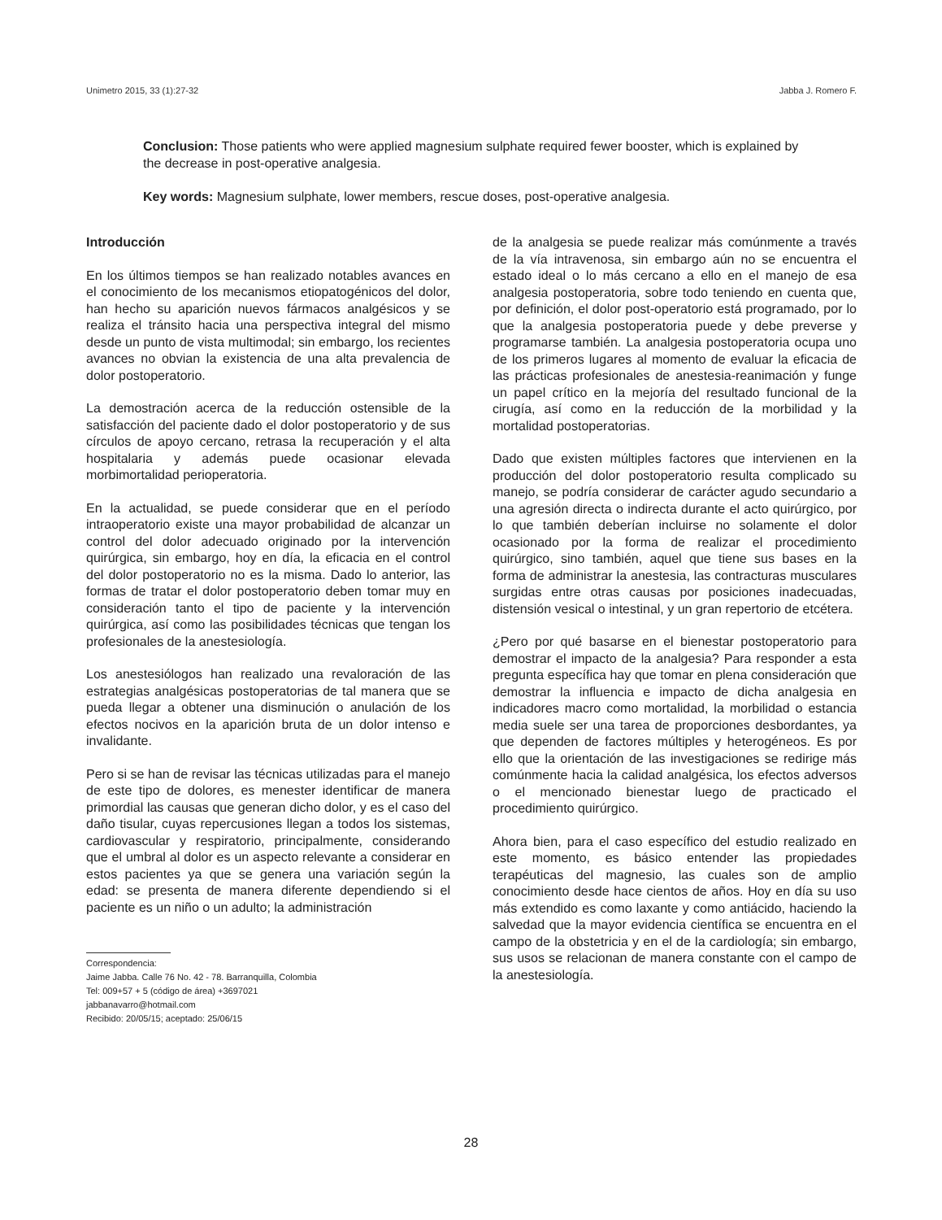Unimetro 2015, 33 (1):27-32 Jabba J. Romero F.
Conclusion: Those patients who were applied magnesium sulphate required fewer booster, which is explained by the decrease in post-operative analgesia.
Key words: Magnesium sulphate, lower members, rescue doses, post-operative analgesia.
Introducción
En los últimos tiempos se han realizado notables avances en el conocimiento de los mecanismos etiopatogénicos del dolor, han hecho su aparición nuevos fármacos analgésicos y se realiza el tránsito hacia una perspectiva integral del mismo desde un punto de vista multimodal; sin embargo, los recientes avances no obvian la existencia de una alta prevalencia de dolor postoperatorio.
La demostración acerca de la reducción ostensible de la satisfacción del paciente dado el dolor postoperatorio y de sus círculos de apoyo cercano, retrasa la recuperación y el alta hospitalaria y además puede ocasionar elevada morbimortalidad perioperatoria.
En la actualidad, se puede considerar que en el período intraoperatorio existe una mayor probabilidad de alcanzar un control del dolor adecuado originado por la intervención quirúrgica, sin embargo, hoy en día, la eficacia en el control del dolor postoperatorio no es la misma. Dado lo anterior, las formas de tratar el dolor postoperatorio deben tomar muy en consideración tanto el tipo de paciente y la intervención quirúrgica, así como las posibilidades técnicas que tengan los profesionales de la anestesiología.
Los anestesiólogos han realizado una revaloración de las estrategias analgésicas postoperatorias de tal manera que se pueda llegar a obtener una disminución o anulación de los efectos nocivos en la aparición bruta de un dolor intenso e invalidante.
Pero si se han de revisar las técnicas utilizadas para el manejo de este tipo de dolores, es menester identificar de manera primordial las causas que generan dicho dolor, y es el caso del daño tisular, cuyas repercusiones llegan a todos los sistemas, cardiovascular y respiratorio, principalmente, considerando que el umbral al dolor es un aspecto relevante a considerar en estos pacientes ya que se genera una variación según la edad: se presenta de manera diferente dependiendo si el paciente es un niño o un adulto; la administración
Correspondencia:
Jaime Jabba. Calle 76 No. 42 - 78. Barranquilla, Colombia
Tel: 009+57 + 5 (código de área) +3697021
jabbanavarro@hotmail.com
Recibido: 20/05/15; aceptado: 25/06/15
de la analgesia se puede realizar más comúnmente a través de la vía intravenosa, sin embargo aún no se encuentra el estado ideal o lo más cercano a ello en el manejo de esa analgesia postoperatoria, sobre todo teniendo en cuenta que, por definición, el dolor post-operatorio está programado, por lo que la analgesia postoperatoria puede y debe preverse y programarse también. La analgesia postoperatoria ocupa uno de los primeros lugares al momento de evaluar la eficacia de las prácticas profesionales de anestesia-reanimación y funge un papel crítico en la mejoría del resultado funcional de la cirugía, así como en la reducción de la morbilidad y la mortalidad postoperatorias.
Dado que existen múltiples factores que intervienen en la producción del dolor postoperatorio resulta complicado su manejo, se podría considerar de carácter agudo secundario a una agresión directa o indirecta durante el acto quirúrgico, por lo que también deberían incluirse no solamente el dolor ocasionado por la forma de realizar el procedimiento quirúrgico, sino también, aquel que tiene sus bases en la forma de administrar la anestesia, las contracturas musculares surgidas entre otras causas por posiciones inadecuadas, distensión vesical o intestinal, y un gran repertorio de etcétera.
¿Pero por qué basarse en el bienestar postoperatorio para demostrar el impacto de la analgesia? Para responder a esta pregunta específica hay que tomar en plena consideración que demostrar la influencia e impacto de dicha analgesia en indicadores macro como mortalidad, la morbilidad o estancia media suele ser una tarea de proporciones desbordantes, ya que dependen de factores múltiples y heterogéneos. Es por ello que la orientación de las investigaciones se redirige más comúnmente hacia la calidad analgésica, los efectos adversos o el mencionado bienestar luego de practicado el procedimiento quirúrgico.
Ahora bien, para el caso específico del estudio realizado en este momento, es básico entender las propiedades terapéuticas del magnesio, las cuales son de amplio conocimiento desde hace cientos de años. Hoy en día su uso más extendido es como laxante y como antiácido, haciendo la salvedad que la mayor evidencia científica se encuentra en el campo de la obstetricia y en el de la cardiología; sin embargo, sus usos se relacionan de manera constante con el campo de la anestesiología.
28